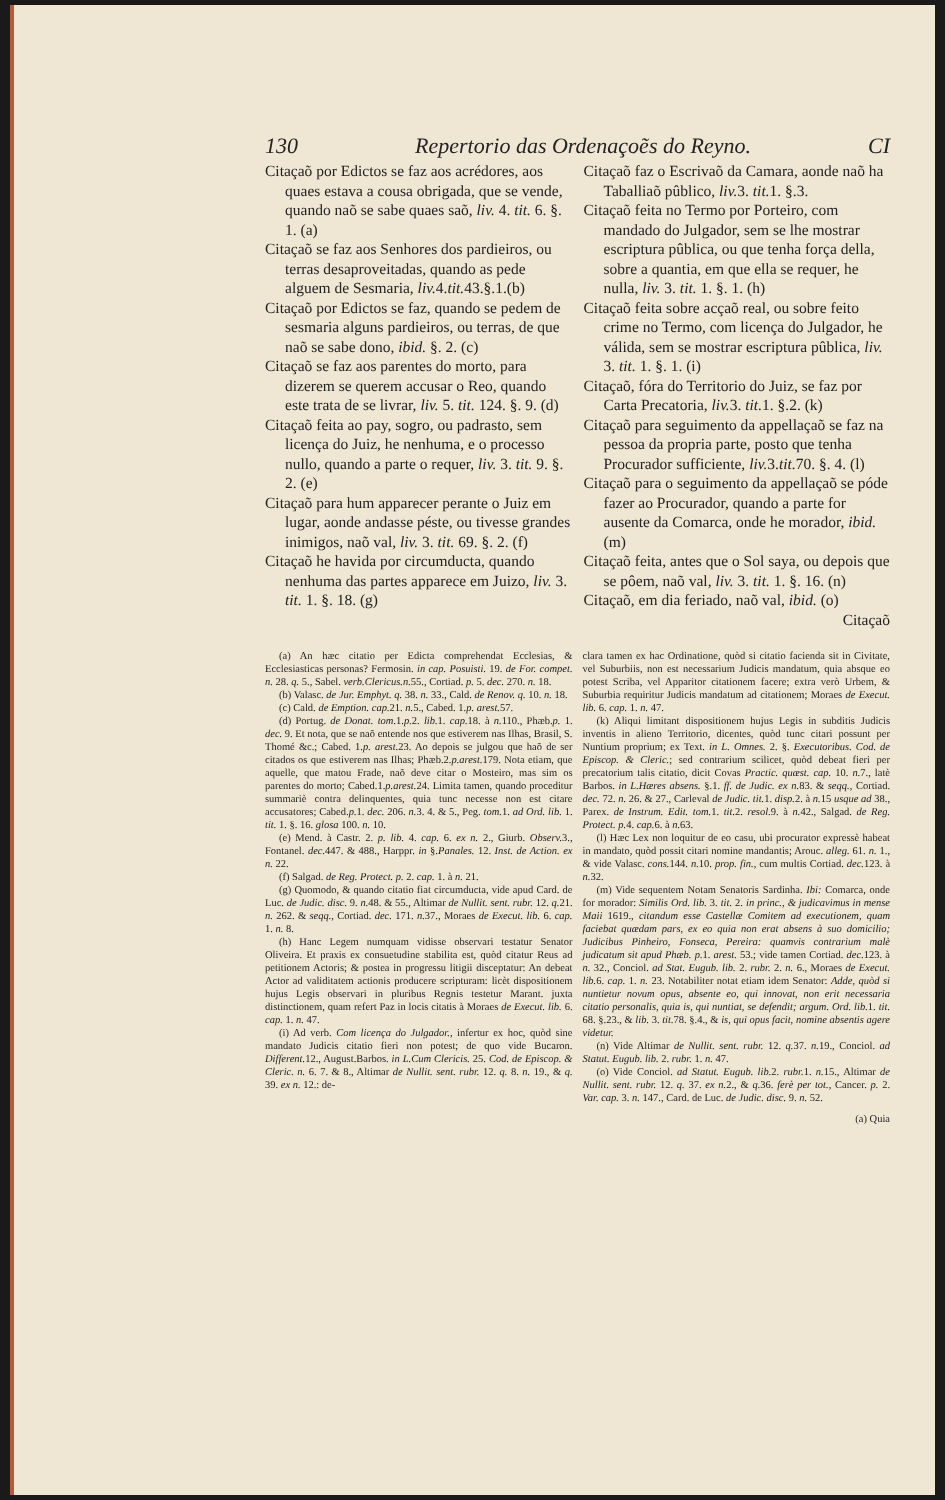130 Repertorio das Ordenaçoẽs do Reyno. CI
Citaçaõ por Edictos se faz aos acrédores, aos quaes estava a cousa obrigada, que se vende, quando naõ se sabe quaes saõ, liv. 4. tit. 6. §. 1. (a)
Citaçaõ se faz aos Senhores dos pardieiros, ou terras desaproveitadas, quando as pede alguem de Sesmaria, liv. 4.tit. 43.§.1.(b)
Citaçaõ por Edictos se faz, quando se pedem de sesmaria alguns pardieiros, ou terras, de que naõ se sabe dono, ibid. §. 2. (c)
Citaçaõ se faz aos parentes do morto, para dizerem se querem accusar o Reo, quando este trata de se livrar, liv. 5. tit. 124. §. 9. (d)
Citaçaõ feita ao pay, sogro, ou padrasto, sem licença do Juiz, he nenhuma, e o processo nullo, quando a parte o requer, liv. 3. tit. 9. §. 2. (e)
Citaçaõ para hum apparecer perante o Juiz em lugar, aonde andasse péste, ou tivesse grandes inimigos, naõ val, liv. 3. tit. 69. §. 2. (f)
Citaçaõ he havida por circumducta, quando nenhuma das partes apparece em Juizo, liv. 3. tit. 1. §. 18. (g)
Citaçaõ faz o Escrivaõ da Camara, aonde naõ ha Taballiaõ pûblico, liv. 3. tit. 1. §.3.
Citaçaõ feita no Termo por Porteiro, com mandado do Julgador, sem se lhe mostrar escriptura pûblica, ou que tenha força della, sobre a quantia, em que ella se requer, he nulla, liv. 3. tit. 1. §. 1. (h)
Citaçaõ feita sobre acçaõ real, ou sobre feito crime no Termo, com licença do Julgador, he válida, sem se mostrar escriptura pûblica, liv. 3. tit. 1. §. 1. (i)
Citaçaõ, fóra do Territorio do Juiz, se faz por Carta Precatoria, liv. 3. tit. 1. §.2. (k)
Citaçaõ para seguimento da appellaçaõ se faz na pessoa da propria parte, posto que tenha Procurador sufficiente, liv. 3.tit. 70. §. 4. (l)
Citaçaõ para o seguimento da appellaçaõ se póde fazer ao Procurador, quando a parte for ausente da Comarca, onde he morador, ibid. (m)
Citaçaõ feita, antes que o Sol saya, ou depois que se pôem, naõ val, liv. 3. tit. 1. §. 16. (n)
Citaçaõ, em dia feriado, naõ val, ibid. (o)
Citaçaõ
(a) An hæc citatio per Edicta comprehendat Ecclesias, & Ecclesiasticas personas? Fermosin. in cap. Posuisti. 19. de For. compet. n. 28. q. 5., Sabel. verb.Clericus.n. 55., Cortiad. p. 5. dec. 270. n. 18.
(b) Valasc. de Jur. Emphyt. q. 38. n. 33., Cald. de Renov. q. 10. n. 18.
(c) Cald. de Emption. cap. 21. n. 5., Cabed. 1.p. arest. 57.
(d) Portug. de Donat. tom. 1.p. 2. lib. 1. cap. 18. à n. 110., Phæb.p. 1. dec. 9. Et nota, que se naõ entende nos que estiverem nas Ilhas, Brasil, S. Thomé &c.; Cabed. 1.p. arest. 23. Ao depois se julgou que haõ de ser citados os que estiverem nas Ilhas; Phæb.2.p.arest. 179. Nota etiam, que aquelle, que matou Frade, naõ deve citar o Mosteiro, mas sim os parentes do morto; Cabed.1.p.arest. 24. Limita tamen, quando proceditur summariè contra delinquentes, quia tunc necesse non est citare accusatores; Cabed.p. 1. dec. 206. n. 3. 4. & 5., Peg. tom. 1. ad Ord. lib. 1. tit. 1. §. 16. glosa 100. n. 10.
(e) Mend. à Castr. 2. p. lib. 4. cap. 6. ex n. 2., Giurb. Observ. 3., Fontanel. dec. 447. & 488., Harppr. in §.Panales. 12. Inst. de Action. ex n. 22.
(f) Salgad. de Reg. Protect. p. 2. cap. 1. à n. 21.
(g) Quomodo, & quando citatio fiat circumducta, vide apud Card. de Luc. de Judic. disc. 9. n. 48. & 55., Altimar de Nullit. sent. rubr. 12. q. 21. n. 262. & seqq., Cortiad. dec. 171. n. 37., Moraes de Execut. lib. 6. cap. 1. n. 8.
(h) Hanc Legem numquam vidisse observari testatur Senator Oliveira. Et praxis ex consuetudine stabilita est, quòd citatur Reus ad petitionem Actoris; & postea in progressu litigii disceptatur: An debeat Actor ad validitatem actionis producere scripturam: licèt dispositionem hujus Legis observari in pluribus Regnis testetur Marant. juxta distinctionem, quam refert Paz in locis citatis à Moraes de Execut. lib. 6. cap. 1. n. 47.
(i) Ad verb. Com licença do Julgador., infertur ex hoc, quòd sine mandato Judicis citatio fieri non potest; de quo vide Bucaron. Different. 12., August.Barbos. in L.Cum Clericis. 25. Cod. de Episcop. & Cleric. n. 6. 7. & 8., Altimar de Nullit. sent. rubr. 12. q. 8. n. 19., & q. 39. ex n. 12.: de-
clara tamen ex hac Ordinatione, quòd si citatio facienda sit in Civitate, vel Suburbiis, non est necessarium Judicis mandatum, quia absque eo potest Scriba, vel Apparitor citationem facere; extra verò Urbem, & Suburbia requiritur Judicis mandatum ad citationem; Moraes de Execut. lib. 6. cap. 1. n. 47.
(k) Aliqui limitant dispositionem hujus Legis in subditis Judicis inventis in alieno Territorio, dicentes, quòd tunc citari possunt per Nuntium proprium; ex Text. in L. Omnes. 2. §. Executoribus. Cod. de Episcop. & Cleric.; sed contrarium scilicet, quòd debeat fieri per precatorium talis citatio, dicit Covas Practic. quæst. cap. 10. n. 7., latè Barbos. in L.Hæres absens. §.1. ff. de Judic. ex n. 83. & seqq., Cortiad. dec. 72. n. 26. & 27., Carleval de Judic. tit. 1. disp. 2. à n. 15 usque ad 38., Parex. de Instrum. Edit. tom. 1. tit. 2. resol. 9. à n. 42., Salgad. de Reg. Protect. p. 4. cap. 6. à n. 63.
(l) Hæc Lex non loquitur de eo casu, ubi procurator expressè habeat in mandato, quòd possit citari nomine mandantis; Arouc. alleg. 61. n. 1., & vide Valasc. cons. 144. n. 10. prop. fin., cum multis Cortiad. dec. 123. à n. 32.
(m) Vide sequentem Notam Senatoris Sardinha. Ibi: Comarca, onde for morador: Similis Ord. lib. 3. tit. 2. in princ., & judicavimus in mense Maii 1619., citandum esse Castellæ Comitem ad executionem, quam faciebat quædam pars, ex eo quia non erat absens à suo domicilio; Judicibus Pinheiro, Fonseca, Pereira: quamvis contrarium malè judicatum sit apud Phæb. p. 1. arest. 53.; vide tamen Cortiad. dec. 123. à n. 32., Conciol. ad Stat. Eugub. lib. 2. rubr. 2. n. 6., Moraes de Execut. lib. 6. cap. 1. n. 23. Notabiliter notat etiam idem Senator: Adde, quòd si nuntietur novum opus, absente eo, qui innovat, non erit necessaria citatio personalis, quia is, qui nuntiat, se defendit; argum. Ord. lib. 1. tit. 68. §.23., & lib. 3. tit. 78. §.4., & is, qui opus facit, nomine absentis agere videtur.
(n) Vide Altimar de Nullit. sent. rubr. 12. q. 37. n. 19., Conciol. ad Statut. Eugub. lib. 2. rubr. 1. n. 47.
(o) Vide Conciol. ad Statut. Eugub. lib. 2. rubr. 1. n. 15., Altimar de Nullit. sent. rubr. 12. q. 37. ex n. 2., & q. 36. ferè per tot., Cancer. p. 2. Var. cap. 3. n. 147., Card. de Luc. de Judic. disc. 9. n. 52.
(a) Quia